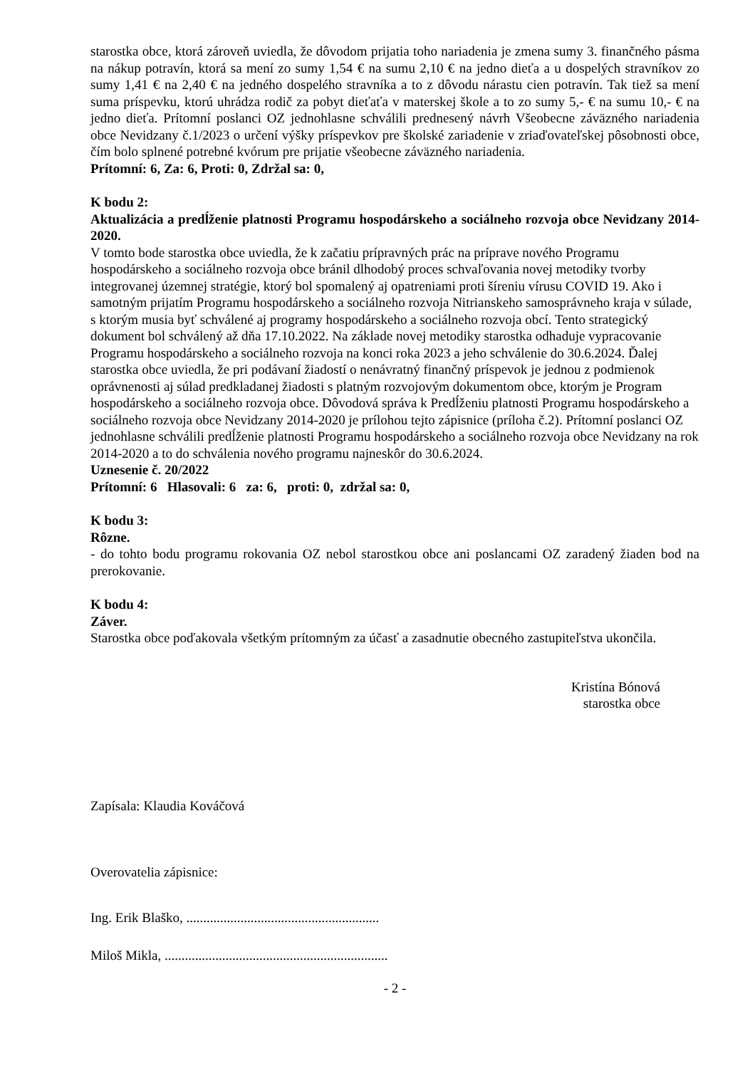starostka obce, ktorá zároveň uviedla, že dôvodom prijatia toho nariadenia je zmena sumy 3. finančného pásma na nákup potravín, ktorá sa mení zo sumy 1,54 € na sumu 2,10 € na jedno dieťa a u dospelých stravníkov zo sumy 1,41 € na 2,40 € na jedného dospelého stravníka a to z dôvodu nárastu cien potravín. Tak tiež sa mení suma príspevku, ktorú uhrádza rodič za pobyt dieťaťa v materskej škole a to zo sumy 5,- € na sumu 10,- € na jedno dieťa. Prítomní poslanci OZ jednohlasne schválili prednesený návrh Všeobecne záväzného nariadenia obce Nevidzany č.1/2023 o určení výšky príspevkov pre školské zariadenie v zriaďovateľskej pôsobnosti obce, čím bolo splnené potrebné kvórum pre prijatie všeobecne záväzného nariadenia.
Prítomní: 6, Za: 6, Proti: 0, Zdržal sa: 0,
K bodu 2:
Aktualizácia a predĺženie platnosti Programu hospodárskeho a sociálneho rozvoja obce Nevidzany 2014-2020.
V tomto bode starostka obce uviedla, že k začatiu prípravných prác na príprave nového Programu hospodárskeho a sociálneho rozvoja obce bránil dlhodobý proces schvaľovania novej metodiky tvorby integrovanej územnej stratégie, ktorý bol spomalený aj opatreniami proti šíreniu vírusu COVID 19. Ako i samotným prijatím Programu hospodárskeho a sociálneho rozvoja Nitrianskeho samosprávneho kraja v súlade, s ktorým musia byť schválené aj programy hospodárskeho a sociálneho rozvoja obcí. Tento strategický dokument bol schválený až dňa 17.10.2022. Na základe novej metodiky starostka odhaduje vypracovanie Programu hospodárskeho a sociálneho rozvoja na konci roka 2023 a jeho schválenie do 30.6.2024. Ďalej starostka obce uviedla, že pri podávaní žiadostí o nenávratný finančný príspevok je jednou z podmienok oprávnenosti aj súlad predkladanej žiadosti s platným rozvojovým dokumentom obce, ktorým je Program hospodárskeho a sociálneho rozvoja obce. Dôvodová správa k Predĺženiu platnosti Programu hospodárskeho a sociálneho rozvoja obce Nevidzany 2014-2020 je prílohou tejto zápisnice (príloha č.2). Prítomní poslanci OZ jednohlasne schválili predĺženie platnosti Programu hospodárskeho a sociálneho rozvoja obce Nevidzany na rok 2014-2020 a to do schválenia nového programu najneskôr do 30.6.2024.
Uznesenie č. 20/2022
Prítomní: 6 Hlasovali: 6 za: 6, proti: 0, zdržal sa: 0,
K bodu 3:
Rôzne.
- do tohto bodu programu rokovania OZ nebol starostkou obce ani poslancami OZ zaradený žiaden bod na prerokovanie.
K bodu 4:
Záver.
Starostka obce poďakovala všetkým prítomným za účasť a zasadnutie obecného zastupiteľstva ukončila.
Kristína Bónová
starostka obce
Zapísala: Klaudia Kováčová
Overovatelia zápisnice:
Ing. Erik Blaško, .........................................................
Miloš Mikla, ..................................................................
- 2 -